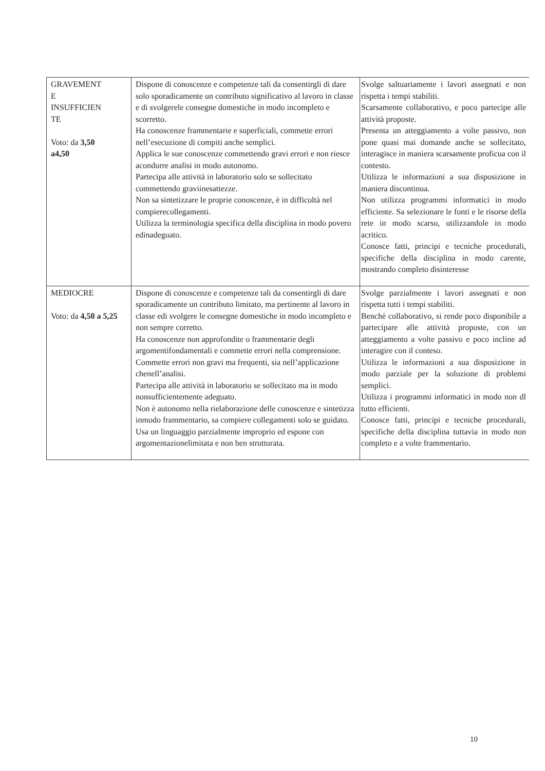| GRAVEMENT E INSUFFICIEN TE Voto: da 3,50 a4,50 | Dispone di conoscenze e competenze tali da consentirgli di dare solo sporadicamente un contributo significativo al lavoro in classe e di svolgerele consegne domestiche in modo incompleto e scorretto. Ha conoscenze frammentarie e superficiali, commette errori nell’esecuzione di compiti anche semplici. Applica le sue conoscenze commettendo gravi errori e non riesce acondurre analisi in modo autonomo. Partecipa alle attività in laboratorio solo se sollecitato commettendo graviinesattezze. Non sa sintetizzare le proprie conoscenze, è in difficoltà nel compierecollegamenti. Utilizza la terminologia specifica della disciplina in modo povero edinadeguato. | Svolge saltuariamente i lavori assegnati e non rispetta i tempi stabiliti. Scarsamente collaborativo, e poco partecipe alle attività proposte. Presenta un atteggiamento a volte passivo, non pone quasi mai domande anche se sollecitato, interagisce in maniera scarsamente proficua con il contesto. Utilizza le informazioni a sua disposizione in maniera discontinua. Non utilizza programmi informatici in modo efficiente. Sa selezionare le fonti e le risorse della rete in modo scarso, utilizzandole in modo acritico. Conosce fatti, principi e tecniche procedurali, specifiche della disciplina in modo carente, mostrando completo disinteresse |
| MEDIOCRE Voto: da 4,50 a 5,25 | Dispone di conoscenze e competenze tali da consentirgli di dare sporadicamente un contributo limitato, ma pertinente al lavoro in classe edi svolgere le consegne domestiche in modo incompleto e non sempre corretto. Ha conoscenze non approfondite o frammentarie degli argomentifondamentali e commette errori nella comprensione. Commette errori non gravi ma frequenti, sia nell’applicazione chenell’analisi. Partecipa alle attività in laboratorio se sollecitato ma in modo nonsufficientemente adeguato. Non è autonomo nella rielaborazione delle conoscenze e sintetizza inmodo frammentario, sa compiere collegamenti solo se guidato. Usa un linguaggio parzialmente improprio ed espone con argomentazionelimitata e non ben strutturata. | Svolge parzialmente i lavori assegnati e non rispetta tutti i tempi stabiliti. Benchè collaborativo, si rende poco disponibile a partecipare alle attività proposte, con un atteggiamento a volte passivo e poco incline ad interagire con il conteso. Utilizza le informazioni a sua disposizione in modo parziale per la soluzione di problemi semplici. Utilizza i programmi informatici in modo non dl tutto efficienti. Conosce fatti, principi e tecniche procedurali, specifiche della disciplina tuttavia in modo non completo e a volte frammentario. |
10